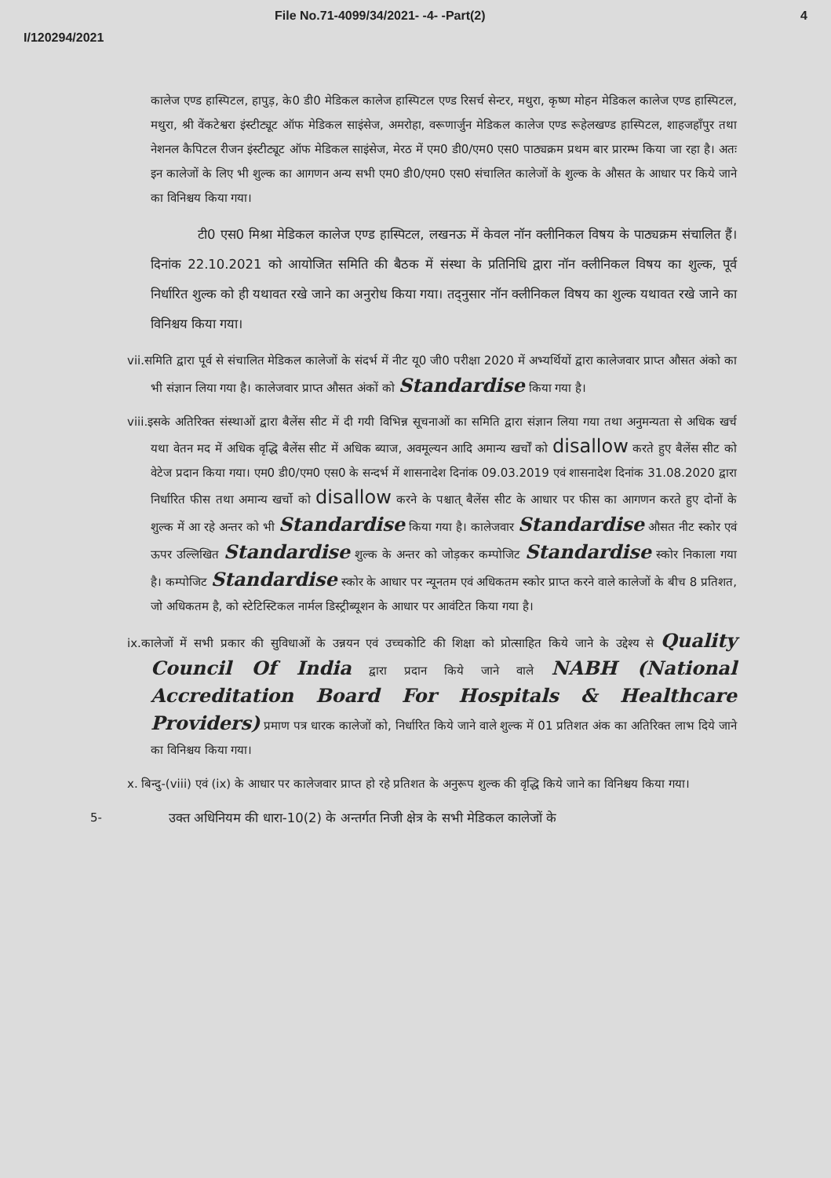File No.71-4099/34/2021- -4- -Part(2) 4
I/120294/2021
कालेज एण्ड हास्पिटल, हापुड़, के0 डी0 मेडिकल कालेज हास्पिटल एण्ड रिसर्च सेन्टर, मथुरा, कृष्ण मोहन मेडिकल कालेज एण्ड हास्पिटल, मथुरा, श्री वेंकटेश्वरा इंस्टीट्यूट ऑफ मेडिकल साइंसेज, अमरोहा, वरूणार्जुन मेडिकल कालेज एण्ड रूहेलखण्ड हास्पिटल, शाहजहाँपुर तथा नेशनल कैपिटल रीजन इंस्टीट्यूट ऑफ मेडिकल साइंसेज, मेरठ में एम0 डी0/एम0 एस0 पाठ्यक्रम प्रथम बार प्रारम्भ किया जा रहा है। अतः इन कालेजों के लिए भी शुल्क का आगणन अन्य सभी एम0 डी0/एम0 एस0 संचालित कालेजों के शुल्क के औसत के आधार पर किये जाने का विनिश्चय किया गया।
टी0 एस0 मिश्रा मेडिकल कालेज एण्ड हास्पिटल, लखनऊ में केवल नॉन क्लीनिकल विषय के पाठ्यक्रम संचालित हैं। दिनांक 22.10.2021 को आयोजित समिति की बैठक में संस्था के प्रतिनिधि द्वारा नॉन क्लीनिकल विषय का शुल्क, पूर्व निर्धारित शुल्क को ही यथावत रखे जाने का अनुरोध किया गया। तद्नुसार नॉन क्लीनिकल विषय का शुल्क यथावत रखे जाने का विनिश्चय किया गया।
vii.समिति द्वारा पूर्व से संचालित मेडिकल कालेजों के संदर्भ में नीट यू0 जी0 परीक्षा 2020 में अभ्यर्थियों द्वारा कालेजवार प्राप्त औसत अंको का भी संज्ञान लिया गया है। कालेजवार प्राप्त औसत अंकों को Standardise किया गया है।
viii.इसके अतिरिक्त संस्थाओं द्वारा बैलेंस सीट में दी गयी विभिन्न सूचनाओं का समिति द्वारा संज्ञान लिया गया तथा अनुमन्यता से अधिक खर्च यथा वेतन मद में अधिक वृद्धि बैलेंस सीट में अधिक ब्याज, अवमूल्यन आदि अमान्य खर्चों को disallow करते हुए बैलेंस सीट को वेटेज प्रदान किया गया। एम0 डी0/एम0 एस0 के सन्दर्भ में शासनादेश दिनांक 09.03.2019 एवं शासनादेश दिनांक 31.08.2020 द्वारा निर्धारित फीस तथा अमान्य खर्चो को disallow करने के पश्चात् बैलेंस सीट के आधार पर फीस का आगणन करते हुए दोनों के शुल्क में आ रहे अन्तर को भी Standardise किया गया है। कालेजवार Standardise औसत नीट स्कोर एवं ऊपर उल्लिखित Standardise शुल्क के अन्तर को जोड़कर कम्पोजिट Standardise स्कोर निकाला गया है। कम्पोजिट Standardise स्कोर के आधार पर न्यूनतम एवं अधिकतम स्कोर प्राप्त करने वाले कालेजों के बीच 8 प्रतिशत, जो अधिकतम है, को स्टेटिस्टिकल नार्मल डिस्ट्रीब्यूशन के आधार पर आवंटित किया गया है।
ix.कालेजों में सभी प्रकार की सुविधाओं के उन्नयन एवं उच्चकोटि की शिक्षा को प्रोत्साहित किये जाने के उद्देश्य से Quality Council Of India द्वारा प्रदान किये जाने वाले NABH (National Accreditation Board For Hospitals & Healthcare Providers) प्रमाण पत्र धारक कालेजों को, निर्धारित किये जाने वाले शुल्क में 01 प्रतिशत अंक का अतिरिक्त लाभ दिये जाने का विनिश्चय किया गया।
x. बिन्दु-(viii) एवं (ix) के आधार पर कालेजवार प्राप्त हो रहे प्रतिशत के अनुरूप शुल्क की वृद्धि किये जाने का विनिश्चय किया गया।
5- उक्त अधिनियम की धारा-10(2) के अन्तर्गत निजी क्षेत्र के सभी मेडिकल कालेजों के